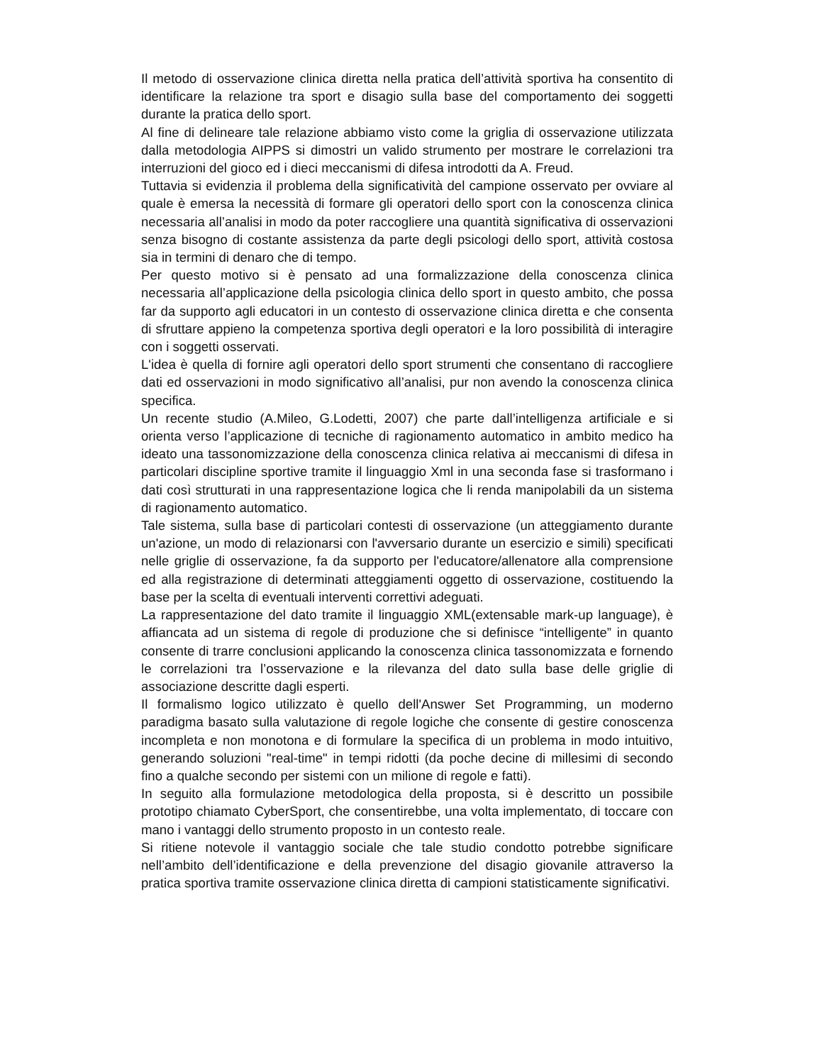Il metodo di osservazione clinica diretta nella pratica dell’attività sportiva ha consentito di identificare la relazione tra sport e disagio sulla base del comportamento dei soggetti durante la pratica dello sport.
Al fine di delineare tale relazione abbiamo visto come la griglia di osservazione utilizzata dalla metodologia AIPPS si dimostri un valido strumento per mostrare le correlazioni tra interruzioni del gioco ed i dieci meccanismi di difesa introdotti da A. Freud.
Tuttavia si evidenzia il problema della significatività del campione osservato per ovviare al quale è emersa la necessità di formare gli operatori dello sport con la conoscenza clinica necessaria all’analisi in modo da poter raccogliere una quantità significativa di osservazioni senza bisogno di costante assistenza da parte degli psicologi dello sport, attività costosa sia in termini di denaro che di tempo.
Per questo motivo si è pensato ad una formalizzazione della conoscenza clinica necessaria all’applicazione della psicologia clinica dello sport in questo ambito, che possa far da supporto agli educatori in un contesto di osservazione clinica diretta e che consenta di sfruttare appieno la competenza sportiva degli operatori e la loro possibilità di interagire con i soggetti osservati.
L'idea è quella di fornire agli operatori dello sport strumenti che consentano di raccogliere dati ed osservazioni in modo significativo all’analisi, pur non avendo la conoscenza clinica specifica.
Un recente studio (A.Mileo, G.Lodetti, 2007) che parte dall’intelligenza artificiale e si orienta verso l’applicazione di tecniche di ragionamento automatico in ambito medico ha ideato una tassonomizzazione della conoscenza clinica relativa ai meccanismi di difesa in particolari discipline sportive tramite il linguaggio Xml in una seconda fase si trasformano i dati così strutturati in una rappresentazione logica che li renda manipolabili da un sistema di ragionamento automatico.
Tale sistema, sulla base di particolari contesti di osservazione (un atteggiamento durante un'azione, un modo di relazionarsi con l'avversario durante un esercizio e simili) specificati nelle griglie di osservazione, fa da supporto per l'educatore/allenatore alla comprensione ed alla registrazione di determinati atteggiamenti oggetto di osservazione, costituendo la base per la scelta di eventuali interventi correttivi adeguati.
La rappresentazione del dato tramite il linguaggio XML(extensable mark-up language), è affiancata ad un sistema di regole di produzione che si definisce “intelligente” in quanto consente di trarre conclusioni applicando la conoscenza clinica tassonomizzata e fornendo le correlazioni tra l’osservazione e la rilevanza del dato sulla base delle griglie di associazione descritte dagli esperti.
Il formalismo logico utilizzato è quello dell'Answer Set Programming, un moderno paradigma basato sulla valutazione di regole logiche che consente di gestire conoscenza incompleta e non monotona e di formulare la specifica di un problema in modo intuitivo, generando soluzioni "real-time" in tempi ridotti (da poche decine di millesimi di secondo fino a qualche secondo per sistemi con un milione di regole e fatti).
In seguito alla formulazione metodologica della proposta, si è descritto un possibile prototipo chiamato CyberSport, che consentirebbe, una volta implementato, di toccare con mano i vantaggi dello strumento proposto in un contesto reale.
Si ritiene notevole il vantaggio sociale che tale studio condotto potrebbe significare nell’ambito dell’identificazione e della prevenzione del disagio giovanile attraverso la pratica sportiva tramite osservazione clinica diretta di campioni statisticamente significativi.